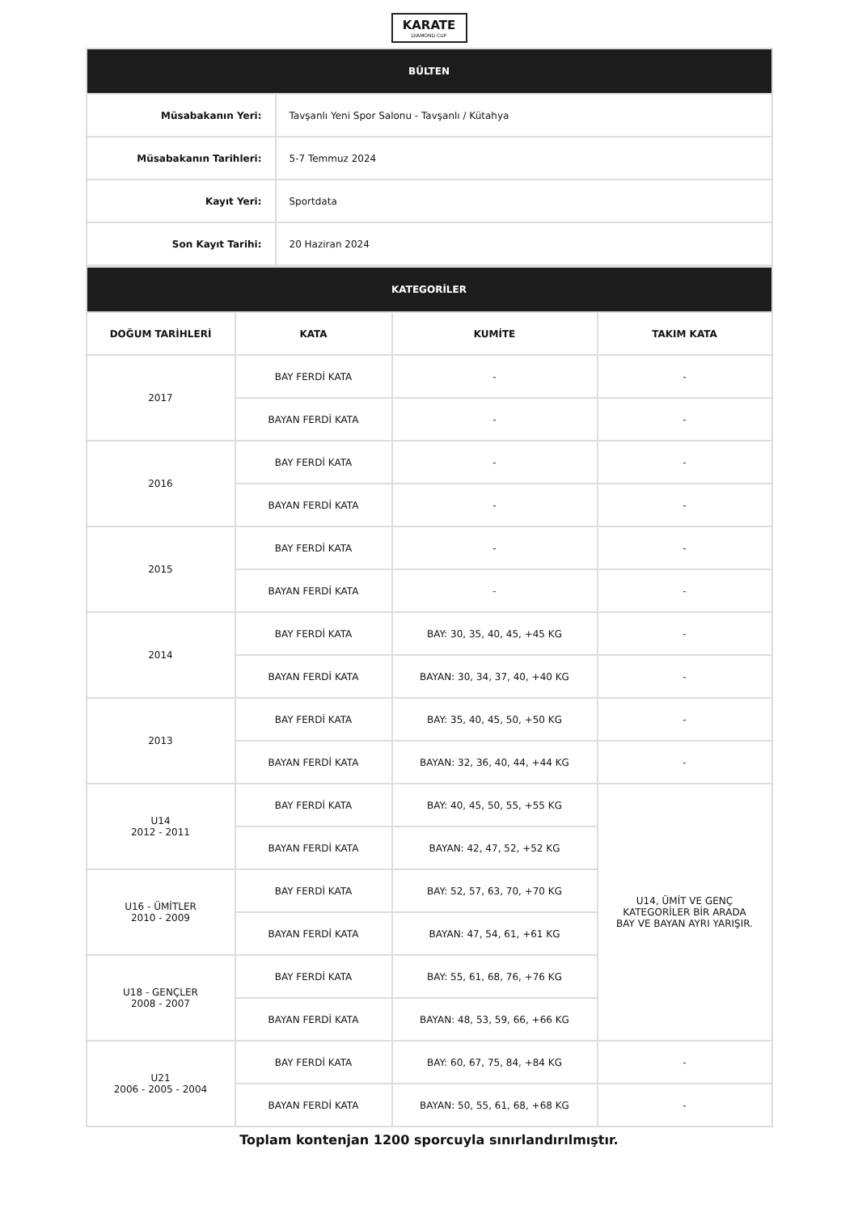KARATE
DIAMOND CUP
| BÜLTEN | |
| Müsabakanın Yeri: | Tavşanlı Yeni Spor Salonu - Tavşanlı / Kütahya |
| Müsabakanın Tarihleri: | 5-7 Temmuz 2024 |
| Kayıt Yeri: | Sportdata |
| Son Kayıt Tarihi: | 20 Haziran 2024 |
| KATEGORİLER | | | |
| DOĞUM TARİHLERİ | KATA | KUMİTE | TAKIM KATA |
| 2017 | BAY FERDİ KATA | - | - |
| | BAYAN FERDİ KATA | - | - |
| 2016 | BAY FERDİ KATA | - | - |
| | BAYAN FERDİ KATA | - | - |
| 2015 | BAY FERDİ KATA | - | - |
| | BAYAN FERDİ KATA | - | - |
| 2014 | BAY FERDİ KATA | BAY: 30, 35, 40, 45, +45 KG | - |
| | BAYAN FERDİ KATA | BAYAN: 30, 34, 37, 40, +40 KG | - |
| 2013 | BAY FERDİ KATA | BAY: 35, 40, 45, 50, +50 KG | - |
| | BAYAN FERDİ KATA | BAYAN: 32, 36, 40, 44, +44 KG | - |
| U14 2012 - 2011 | BAY FERDİ KATA | BAY: 40, 45, 50, 55, +55 KG | U14, ÜMİT VE GENÇ KATEGORİLER BİR ARADA BAY VE BAYAN AYRI YARIŞIR. |
| | BAYAN FERDİ KATA | BAYAN: 42, 47, 52, +52 KG | |
| U16 - ÜMİTLER 2010 - 2009 | BAY FERDİ KATA | BAY: 52, 57, 63, 70, +70 KG | |
| | BAYAN FERDİ KATA | BAYAN: 47, 54, 61, +61 KG | |
| U18 - GENÇLER 2008 - 2007 | BAY FERDİ KATA | BAY: 55, 61, 68, 76, +76 KG | |
| | BAYAN FERDİ KATA | BAYAN: 48, 53, 59, 66, +66 KG | |
| U21 2006 - 2005 - 2004 | BAY FERDİ KATA | BAY: 60, 67, 75, 84, +84 KG | - |
| | BAYAN FERDİ KATA | BAYAN: 50, 55, 61, 68, +68 KG | - |
Toplam kontenjan 1200 sporcuyla sınırlandırılmıştır.